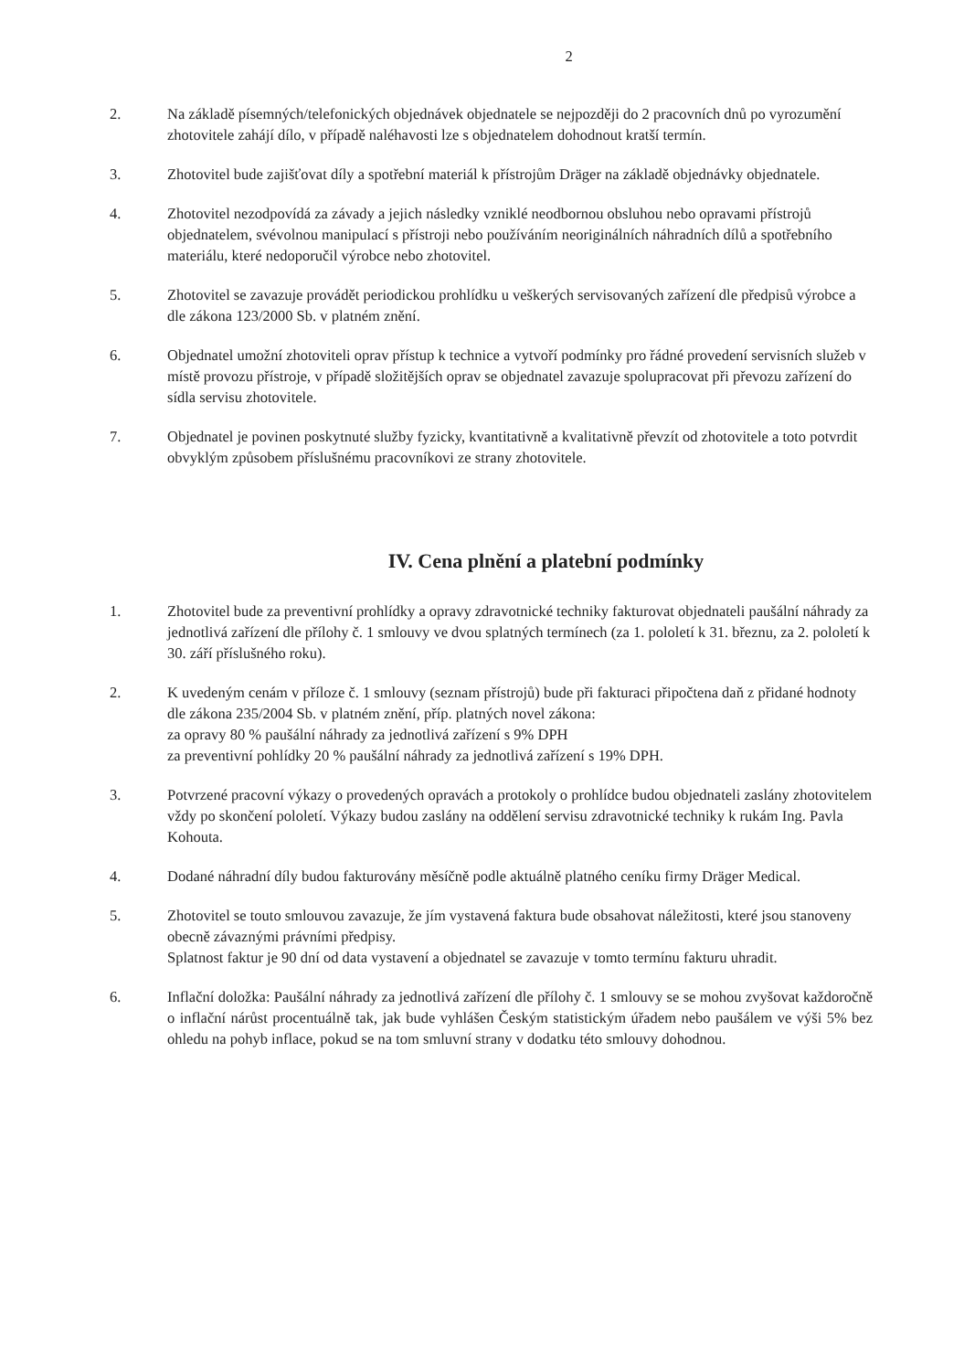2
2. Na základě písemných/telefonických objednávek objednatele se nejpozději do 2 pracovních dnů po vyrozumění zhotovitele zahájí dílo, v případě naléhavosti lze s objednatelem dohodnout kratší termín.
3. Zhotovitel bude zajišťovat díly a spotřební materiál k přístrojům Dräger na základě objednávky objednatele.
4. Zhotovitel nezodpovídá za závady a jejich následky vzniklé neodbornou obsluhou nebo opravami přístrojů objednatelem, svévolnou manipulací s přístroji nebo používáním neoriginálních náhradních dílů a spotřebního materiálu, které nedoporučil výrobce nebo zhotovitel.
5. Zhotovitel se zavazuje provádět periodickou prohlídku u veškerých servisovaných zařízení dle předpisů výrobce a dle zákona 123/2000 Sb. v platném znění.
6. Objednatel umožní zhotoviteli oprav přístup k technice a vytvoří podmínky pro řádné provedení servisních služeb v místě provozu přístroje, v případě složitějších oprav se objednatel zavazuje spolupracovat při převozu zařízení do sídla servisu zhotovitele.
7. Objednatel je povinen poskytnuté služby fyzicky, kvantitativně a kvalitativně převzít od zhotovitele a toto potvrdit obvyklým způsobem příslušnému pracovníkovi ze strany zhotovitele.
IV. Cena plnění a platební podmínky
1. Zhotovitel bude za preventivní prohlídky a opravy zdravotnické techniky fakturovat objednateli paušální náhrady za jednotlivá zařízení dle přílohy č. 1 smlouvy ve dvou splatných termínech (za 1. pololetí k 31. březnu, za 2. pololetí k 30. září příslušného roku).
2. K uvedeným cenám v příloze č. 1 smlouvy (seznam přístrojů) bude při fakturaci připočtena daň z přidané hodnoty dle zákona 235/2004 Sb. v platném znění, příp. platných novel zákona:
za opravy 80 % paušální náhrady za jednotlivá zařízení s 9% DPH
za preventivní pohlídky 20 % paušální náhrady za jednotlivá zařízení s 19% DPH.
3. Potvrzené pracovní výkazy o provedených opravách a protokoly o prohlídce budou objednateli zaslány zhotovitelem vždy po skončení pololetí. Výkazy budou zaslány na oddělení servisu zdravotnické techniky k rukám Ing. Pavla Kohouta.
4. Dodané náhradní díly budou fakturovány měsíčně podle aktuálně platného ceníku firmy Dräger Medical.
5. Zhotovitel se touto smlouvou zavazuje, že jím vystavená faktura bude obsahovat náležitosti, které jsou stanoveny obecně závaznými právními předpisy.
Splatnost faktur je 90 dní od data vystavení a objednatel se zavazuje v tomto termínu fakturu uhradit.
6. Inflační doložka: Paušální náhrady za jednotlivá zařízení dle přílohy č. 1 smlouvy se se mohou zvyšovat každoročně o inflační nárůst procentuálně tak, jak bude vyhlášen Českým statistickým úřadem nebo paušálem ve výši 5% bez ohledu na pohyb inflace, pokud se na tom smluvní strany v dodatku této smlouvy dohodnou.